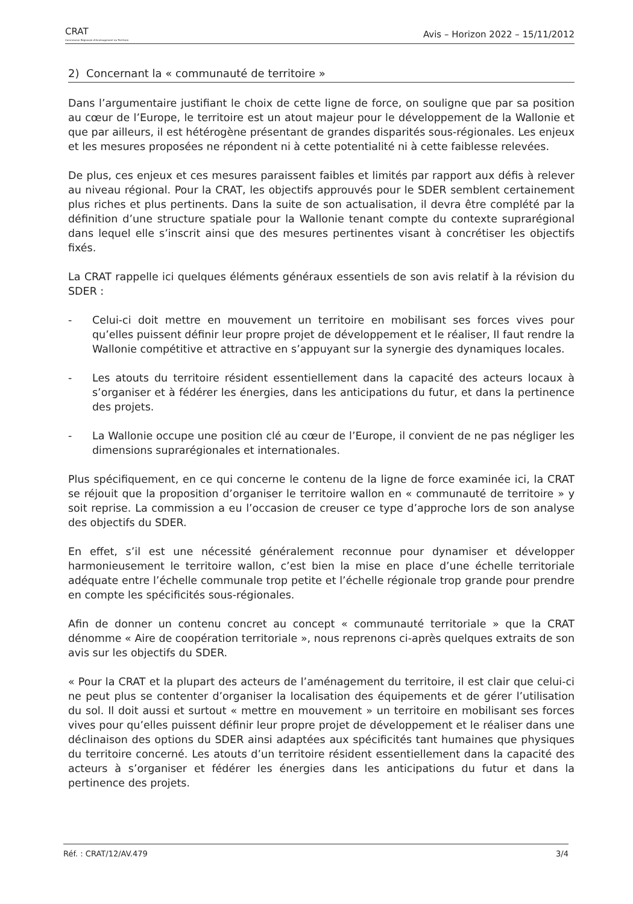CRAT
Commission Régionale d'Aménagement du Territoire
Avis – Horizon 2022 – 15/11/2012
2) Concernant la « communauté de territoire »
Dans l’argumentaire justifiant le choix de cette ligne de force, on souligne que par sa position au cœur de l’Europe, le territoire est un atout majeur pour le développement de la Wallonie et que par ailleurs, il est hétérogène présentant de grandes disparités sous-régionales. Les enjeux et les mesures proposées ne répondent ni à cette potentialité ni à cette faiblesse relevées.
De plus, ces enjeux et ces mesures paraissent faibles et limités par rapport aux défis à relever au niveau régional. Pour la CRAT, les objectifs approuvés pour le SDER semblent certainement plus riches et plus pertinents. Dans la suite de son actualisation, il devra être complété par la définition d’une structure spatiale pour la Wallonie tenant compte du contexte suprarégional dans lequel elle s’inscrit ainsi que des mesures pertinentes visant à concrétiser les objectifs fixés.
La CRAT rappelle ici quelques éléments généraux essentiels de son avis relatif à la révision du SDER :
- Celui-ci doit mettre en mouvement un territoire en mobilisant ses forces vives pour qu’elles puissent définir leur propre projet de développement et le réaliser, Il faut rendre la Wallonie compétitive et attractive en s’appuyant sur la synergie des dynamiques locales.
- Les atouts du territoire résident essentiellement dans la capacité des acteurs locaux à s’organiser et à fédérer les énergies, dans les anticipations du futur, et dans la pertinence des projets.
- La Wallonie occupe une position clé au cœur de l’Europe, il convient de ne pas négliger les dimensions suprarégionales et internationales.
Plus spécifiquement, en ce qui concerne le contenu de la ligne de force examinée ici, la CRAT se réjouit que la proposition d’organiser le territoire wallon en « communauté de territoire » y soit reprise. La commission a eu l’occasion de creuser ce type d’approche lors de son analyse des objectifs du SDER.
En effet, s’il est une nécessité généralement reconnue pour dynamiser et développer harmonieusement le territoire wallon, c’est bien la mise en place d’une échelle territoriale adéquate entre l’échelle communale trop petite et l’échelle régionale trop grande pour prendre en compte les spécificités sous-régionales.
Afin de donner un contenu concret au concept « communauté territoriale » que la CRAT dénomme « Aire de coopération territoriale », nous reprenons ci-après quelques extraits de son avis sur les objectifs du SDER.
« Pour la CRAT et la plupart des acteurs de l’aménagement du territoire, il est clair que celui-ci ne peut plus se contenter d’organiser la localisation des équipements et de gérer l’utilisation du sol. Il doit aussi et surtout « mettre en mouvement » un territoire en mobilisant ses forces vives pour qu’elles puissent définir leur propre projet de développement et le réaliser dans une déclinaison des options du SDER ainsi adaptées aux spécificités tant humaines que physiques du territoire concerné. Les atouts d’un territoire résident essentiellement dans la capacité des acteurs à s’organiser et fédérer les énergies dans les anticipations du futur et dans la pertinence des projets.
Réf. : CRAT/12/AV.479 3/4